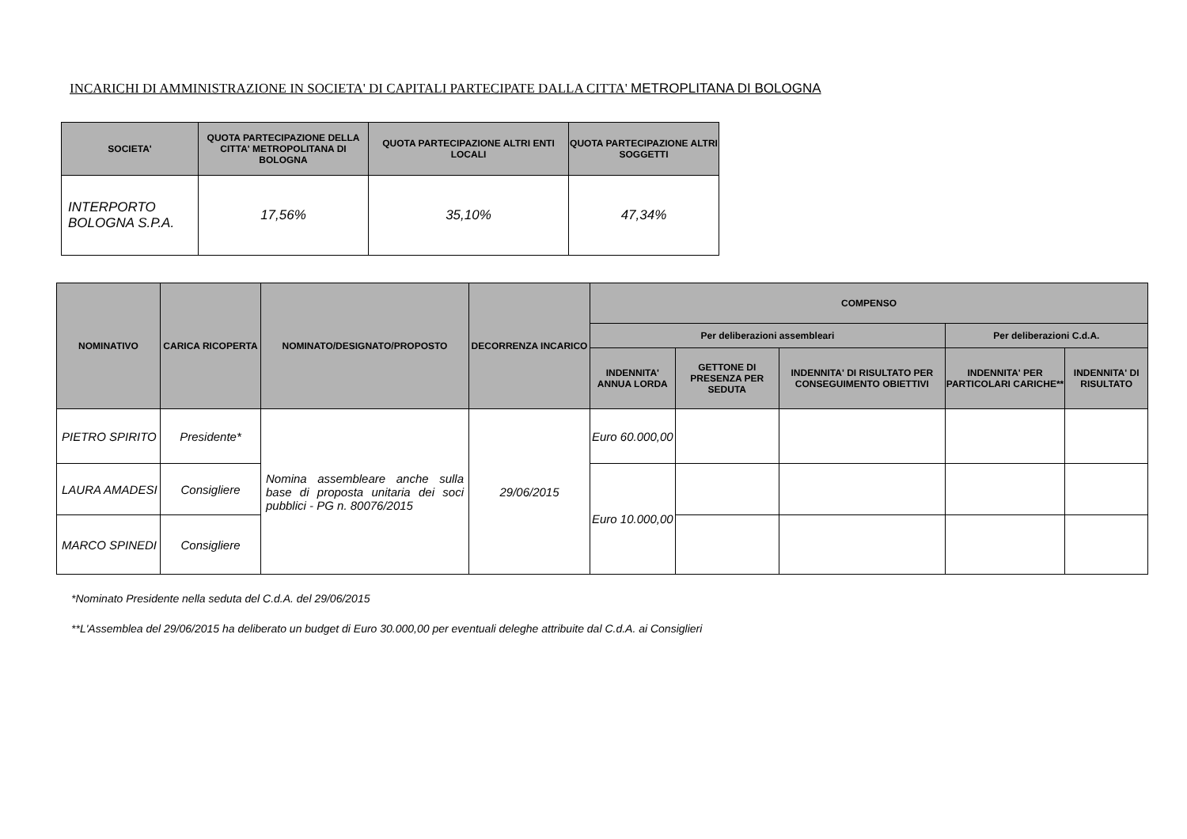INCARICHI DI AMMINISTRAZIONE IN SOCIETA' DI CAPITALI PARTECIPATE DALLA CITTA' METROPLITANA DI BOLOGNA
| SOCIETA' | QUOTA PARTECIPAZIONE DELLA CITTA' METROPOLITANA DI BOLOGNA | QUOTA PARTECIPAZIONE ALTRI ENTI LOCALI | QUOTA PARTECIPAZIONE ALTRI SOGGETTI |
| --- | --- | --- | --- |
| INTERPORTO BOLOGNA S.P.A. | 17,56% | 35,10% | 47,34% |
| NOMINATIVO | CARICA RICOPERTA | NOMINATO/DESIGNATO/PROPOSTO | DECORRENZA INCARICO | COMPENSO | | | | |
| --- | --- | --- | --- | --- | --- | --- | --- | --- |
| | | | | Per deliberazioni assembleari | | | Per deliberazioni C.d.A. | |
| | | | | INDENNITA' ANNUA LORDA | GETTONE DI PRESENZA PER SEDUTA | INDENNITA' DI RISULTATO PER CONSEGUIMENTO OBIETTIVI | INDENNITA' PER PARTICOLARI CARICHE** | INDENNITA' DI RISULTATO |
| PIETRO SPIRITO | Presidente* | Nomina assembleare anche sulla base di proposta unitaria dei soci pubblici - PG n. 80076/2015 | 29/06/2015 | Euro 60.000,00 | | | | |
| LAURA AMADESI | Consigliere | | | Euro 10.000,00 | | | | |
| MARCO SPINEDI | Consigliere | | | | | | | |
*Nominato Presidente nella seduta del C.d.A. del 29/06/2015
**L'Assemblea del 29/06/2015 ha deliberato un budget di Euro 30.000,00 per eventuali deleghe attribuite dal C.d.A. ai Consiglieri